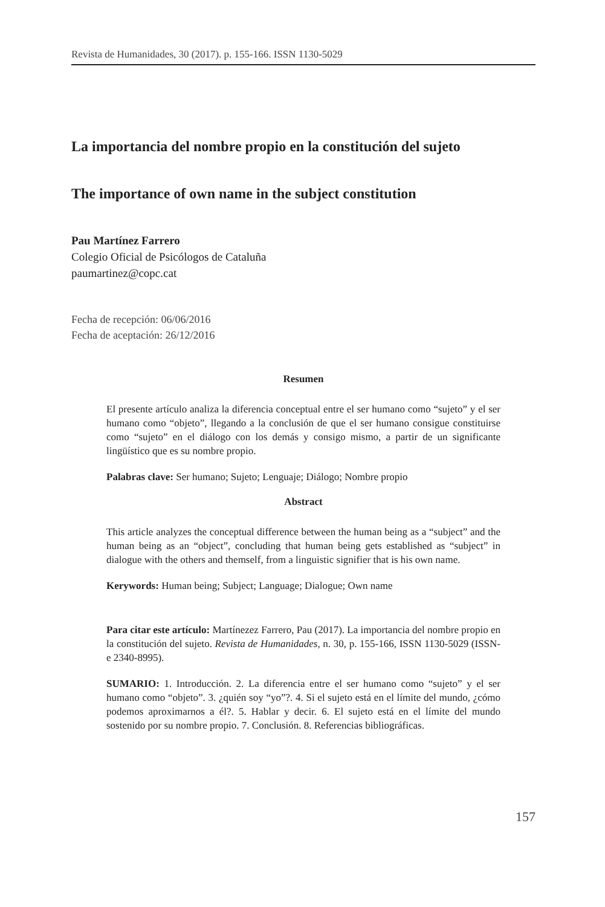Revista de Humanidades, 30 (2017). p. 155-166. ISSN 1130-5029
La importancia del nombre propio en la constitución del sujeto
The importance of own name in the subject constitution
Pau Martínez Farrero
Colegio Oficial de Psicólogos de Cataluña
paumartinez@copc.cat
Fecha de recepción: 06/06/2016
Fecha de aceptación: 26/12/2016
Resumen
El presente artículo analiza la diferencia conceptual entre el ser humano como “sujeto” y el ser humano como “objeto”, llegando a la conclusión de que el ser humano consigue constituirse como “sujeto” en el diálogo con los demás y consigo mismo, a partir de un significante lingüístico que es su nombre propio.
Palabras clave: Ser humano; Sujeto; Lenguaje; Diálogo; Nombre propio
Abstract
This article analyzes the conceptual difference between the human being as a “subject” and the human being as an “object”, concluding that human being gets established as “subject” in dialogue with the others and themself, from a linguistic signifier that is his own name.
Kerywords: Human being; Subject; Language; Dialogue; Own name
Para citar este artículo: Martínezez Farrero, Pau (2017). La importancia del nombre propio en la constitución del sujeto. Revista de Humanidades, n. 30, p. 155-166, ISSN 1130-5029 (ISSN-e 2340-8995).
SUMARIO: 1. Introducción. 2. La diferencia entre el ser humano como “sujeto” y el ser humano como “objeto”. 3. ¿quién soy “yo”?. 4. Si el sujeto está en el límite del mundo, ¿cómo podemos aproximarnos a él?. 5. Hablar y decir. 6. El sujeto está en el límite del mundo sostenido por su nombre propio. 7. Conclusión. 8. Referencias bibliográficas.
157